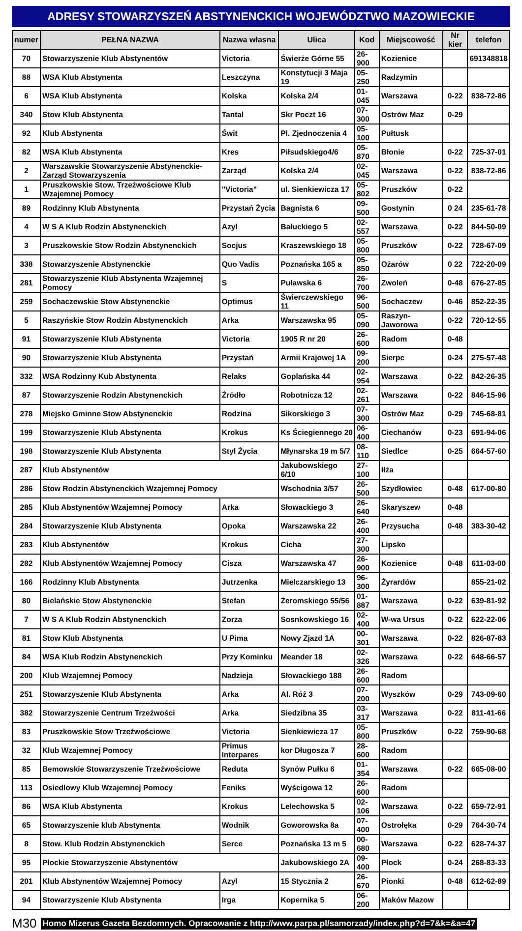ADRESY STOWARZYSZEŃ ABSTYNENCKICH WOJEWÓDZTWO MAZOWIECKIE
| numer | PEŁNA NAZWA | Nazwa własna | Ulica | Kod | Miejscowość | Nr kier | telefon |
| --- | --- | --- | --- | --- | --- | --- | --- |
| 70 | Stowarzyszenie Klub Abstynentów | Victoria | Świerże Górne 55 | 26-900 | Kozienice | | 691348818 |
| 88 | WSA Klub Abstynenta | Leszczyna | Konstytucji 3 Maja 19 | 05-250 | Radzymin | | |
| 6 | WSA Klub Abstynenta | Kolska | Kolska 2/4 | 01-045 | Warszawa | 0-22 | 838-72-86 |
| 340 | Stow Klub Abstynenta | Tantal | Skr Poczt 16 | 07-300 | Ostrów Maz | 0-29 | |
| 92 | Klub Abstynenta | Świt | Pl. Zjednoczenia 4 | 05-100 | Pułtusk | | |
| 82 | WSA Klub Abstynenta | Kres | Piłsudskiego4/6 | 05-870 | Błonie | 0-22 | 725-37-01 |
| 2 | Warszawskie Stowarzyszenie Abstynenckie- Zarząd Stowarzyszenia | Zarząd | Kolska 2/4 | 02-045 | Warszawa | 0-22 | 838-72-86 |
| 1 | Pruszkowskie Stow. Trzeźwościowe Klub Wzajemnej Pomocy | "Victoria" | ul. Sienkiewicza 17 | 05-802 | Pruszków | 0-22 | |
| 89 | Rodzinny Klub Abstynenta | Przystań Życia | Bagnista 6 | 09-500 | Gostynin | 0 24 | 235-61-78 |
| 4 | W S A Klub Rodzin Abstynenckich | Azyl | Bałuckiego 5 | 02-557 | Warszawa | 0-22 | 844-50-09 |
| 3 | Pruszkowskie Stow Rodzin Abstynenckich | Socjus | Kraszewskiego 18 | 05-800 | Pruszków | 0-22 | 728-67-09 |
| 338 | Stowarzyszenie Abstynenckie | Quo Vadis | Poznańska 165 a | 05-850 | Ożarów | 0 22 | 722-20-09 |
| 281 | Stowarzyszenie Klub Abstynenta Wzajemnej Pomocy | S | Puławska 6 | 26-700 | Zwoleń | 0-48 | 676-27-85 |
| 259 | Sochaczewskie Stow Abstynenckie | Optimus | Świerczewskiego 11 | 96-500 | Sochaczew | 0-46 | 852-22-35 |
| 5 | Raszyńskie Stow Rodzin Abstynenckich | Arka | Warszawska 95 | 05-090 | Raszyn-Jaworowa | 0-22 | 720-12-55 |
| 91 | Stowarzyszenie Klub Abstynenta | Victoria | 1905 R nr 20 | 26-600 | Radom | 0-48 | |
| 90 | Stowarzyszenie Klub Abstynenta | Przystań | Armii Krajowej 1A | 09-200 | Sierpc | 0-24 | 275-57-48 |
| 332 | WSA Rodzinny Kub Abstynenta | Relaks | Goplańska 44 | 02-954 | Warszawa | 0-22 | 842-26-35 |
| 87 | Stowarzyszenie Rodzin Abstynenckich | Źródło | Robotnicza 12 | 02-261 | Warszawa | 0-22 | 846-15-96 |
| 278 | Miejsko Gminne Stow Abstynenckie | Rodzina | Sikorskiego 3 | 07-300 | Ostrów Maz | 0-29 | 745-68-81 |
| 199 | Stowarzyszenie Klub Abstynenta | Krokus | Ks Ściegiennego 20 | 06-400 | Ciechanów | 0-23 | 691-94-06 |
| 198 | Stowarzyszenie Klub Abstynenta | Styl Życia | Młynarska 19 m 5/7 | 08-110 | Siedlce | 0-25 | 664-57-60 |
| 287 | Klub Abstynentów | | Jakubowskiego 6/10 | 27-100 | Iłża | | |
| 286 | Stow Rodzin Abstynenckich Wzajemnej Pomocy | | Wschodnia 3/57 | 26-500 | Szydłowiec | 0-48 | 617-00-80 |
| 285 | Klub Abstynentów Wzajemnej Pomocy | Arka | Słowackiego 3 | 26-640 | Skaryszew | 0-48 | |
| 284 | Stowarzyszenie Klub Abstynenta | Opoka | Warszawska 22 | 26-400 | Przysucha | 0-48 | 383-30-42 |
| 283 | Klub Abstynentów | Krokus | Cicha | 27-300 | Lipsko | | |
| 282 | Klub Abstynentów Wzajemnej Pomocy | Cisza | Warszawska 47 | 26-900 | Kozienice | 0-48 | 611-03-00 |
| 166 | Rodzinny Klub Abstynenta | Jutrzenka | Mielczarskiego 13 | 96-300 | Żyrardów | | 855-21-02 |
| 80 | Bielańskie Stow Abstynenckie | Stefan | Żeromskiego 55/56 | 01-887 | Warszawa | 0-22 | 639-81-92 |
| 7 | W S A Klub Rodzin Abstynenckich | Zorza | Sosnkowskiego 16 | 02-400 | W-wa Ursus | 0-22 | 622-22-06 |
| 81 | Stow Klub Abstynenta | U Pima | Nowy Zjazd 1A | 00-301 | Warszawa | 0-22 | 826-87-83 |
| 84 | WSA Klub Rodzin Abstynenckich | Przy Kominku | Meander 18 | 02-326 | Warszawa | 0-22 | 648-66-57 |
| 200 | Klub Wzajemnej Pomocy | Nadzieja | Słowackiego 188 | 26-600 | Radom | | |
| 251 | Stowarzyszenie Klub Abstynenta | Arka | Al. Róż 3 | 07-200 | Wyszków | 0-29 | 743-09-60 |
| 382 | Stowarzyszenie Centrum Trzeźwości | Arka | Siedzibna 35 | 03-317 | Warszawa | 0-22 | 811-41-66 |
| 83 | Pruszkowskie Stow Trzeźwościowe | Victoria | Sienkiewicza 17 | 05-800 | Pruszków | 0-22 | 759-90-68 |
| 32 | Klub Wzajemnej Pomocy | Primus Interpares | kor Długosza 7 | 28-600 | Radom | | |
| 85 | Bemowskie Stowarzyszenie Trzeźwościowe | Reduta | Synów Pułku 6 | 01-354 | Warszawa | 0-22 | 665-08-00 |
| 113 | Osiedlowy Klub Wzajemnej Pomocy | Feniks | Wyścigowa 12 | 26-600 | Radom | | |
| 86 | WSA Klub Abstynenta | Krokus | Lelechowska 5 | 02-106 | Warszawa | 0-22 | 659-72-91 |
| 65 | Stowarzyszenie klub Abstynenta | Wodnik | Goworowska 8a | 07-400 | Ostrołęka | 0-29 | 764-30-74 |
| 8 | Stow. Klub Rodzin Abstynenckich | Serce | Poznańska 13 m 5 | 00-680 | Warszawa | 0-22 | 628-74-37 |
| 95 | Płockie Stowarzyszenie Abstynentów | | Jakubowskiego 2A | 09-400 | Płock | 0-24 | 268-83-33 |
| 201 | Klub Abstynentów Wzajemnej Pomocy | Azyl | 15 Stycznia 2 | 26-670 | Pionki | 0-48 | 612-62-89 |
| 94 | Stowarzyszenie Klub Abstynenta | Irga | Kopernika 5 | 06-200 | Maków Mazow | | |
M30 Homo Mizerus Gazeta Bezdomnych. Opracowanie z http://www.parpa.pl/samorzady/index.php?d=7&k=&a=47